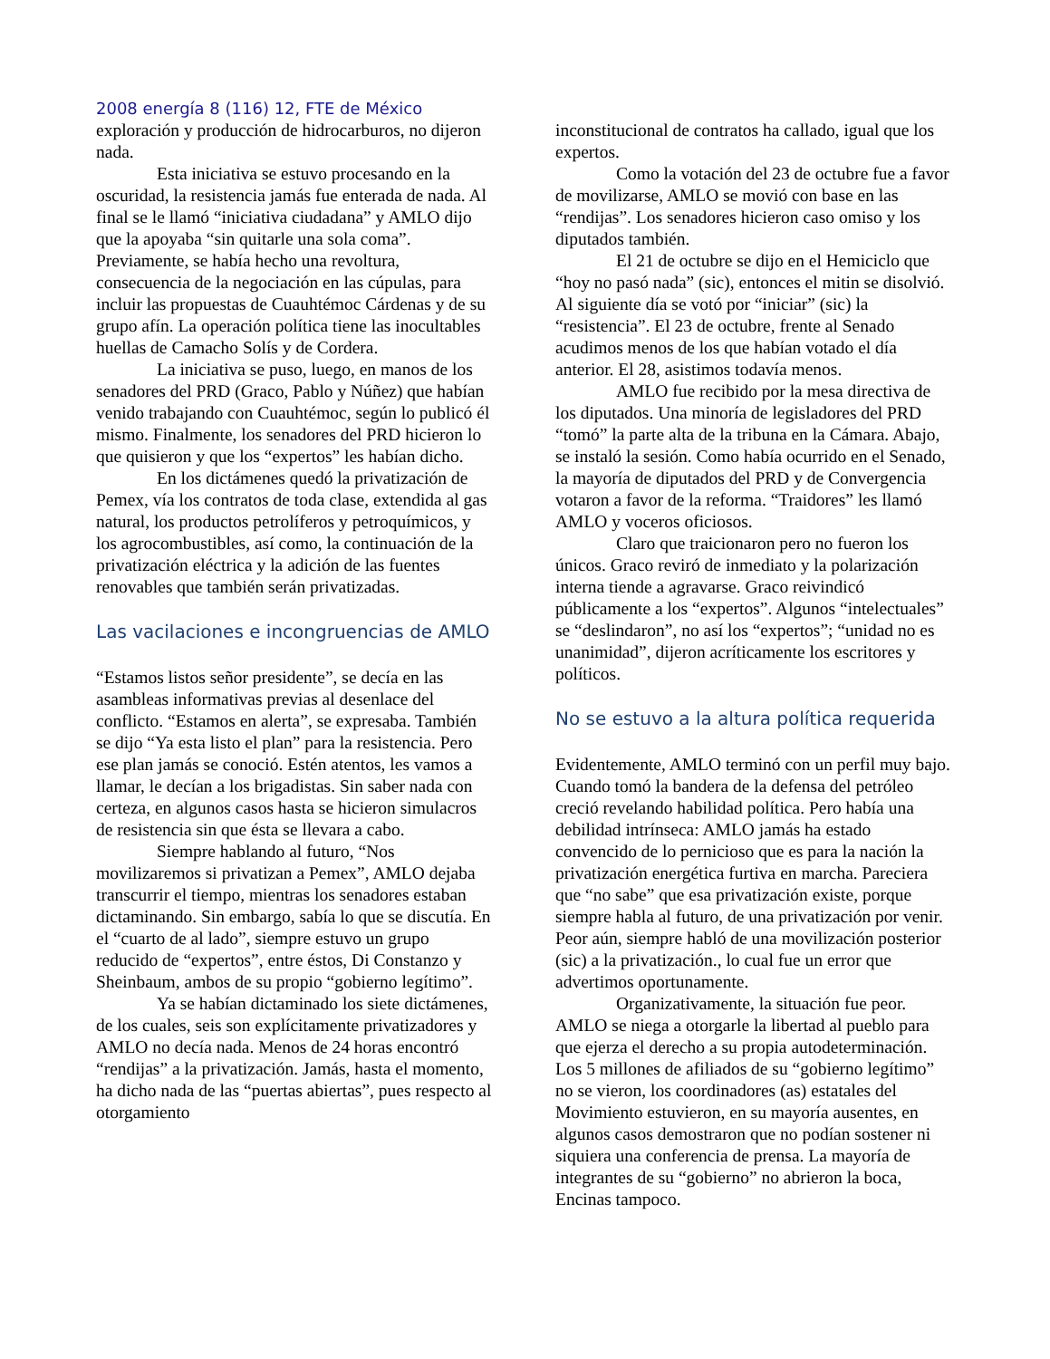2008 energía 8 (116) 12, FTE de México
exploración y producción de hidrocarburos, no dijeron nada.
Esta iniciativa se estuvo procesando en la oscuridad, la resistencia jamás fue enterada de nada. Al final se le llamó “iniciativa ciudadana” y AMLO dijo que la apoyaba “sin quitarle una sola coma”. Previamente, se había hecho una revoltura, consecuencia de la negociación en las cúpulas, para incluir las propuestas de Cuauhtémoc Cárdenas y de su grupo afín. La operación política tiene las inocultables huellas de Camacho Solís y de Cordera.
La iniciativa se puso, luego, en manos de los senadores del PRD (Graco, Pablo y Núñez) que habían venido trabajando con Cuauhtémoc, según lo publicó él mismo. Finalmente, los senadores del PRD hicieron lo que quisieron y que los “expertos” les habían dicho.
En los dictámenes quedó la privatización de Pemex, vía los contratos de toda clase, extendida al gas natural, los productos petrolíferos y petroquímicos, y los agrocombustibles, así como, la continuación de la privatización eléctrica y la adición de las fuentes renovables que también serán privatizadas.
Las vacilaciones e incongruencias de AMLO
“Estamos listos señor presidente”, se decía en las asambleas informativas previas al desenlace del conflicto. “Estamos en alerta”, se expresaba. También se dijo “Ya esta listo el plan” para la resistencia. Pero ese plan jamás se conoció. Estén atentos, les vamos a llamar, le decían a los brigadistas. Sin saber nada con certeza, en algunos casos hasta se hicieron simulacros de resistencia sin que ésta se llevara a cabo.
Siempre hablando al futuro, “Nos movilizaremos si privatizan a Pemex”, AMLO dejaba transcurrir el tiempo, mientras los senadores estaban dictaminando. Sin embargo, sabía lo que se discutía. En el “cuarto de al lado”, siempre estuvo un grupo reducido de “expertos”, entre éstos, Di Constanzo y Sheinbaum, ambos de su propio “gobierno legítimo”.
Ya se habían dictaminado los siete dictámenes, de los cuales, seis son explícitamente privatizadores y AMLO no decía nada. Menos de 24 horas encontró “rendijas” a la privatización. Jamás, hasta el momento, ha dicho nada de las “puertas abiertas”, pues respecto al otorgamiento
inconstitucional de contratos ha callado, igual que los expertos.
Como la votación del 23 de octubre fue a favor de movilizarse, AMLO se movió con base en las “rendijas”. Los senadores hicieron caso omiso y los diputados también.
El 21 de octubre se dijo en el Hemiciclo que “hoy no pasó nada” (sic), entonces el mitin se disolvió. Al siguiente día se votó por “iniciar” (sic) la “resistencia”. El 23 de octubre, frente al Senado acudimos menos de los que habían votado el día anterior. El 28, asistimos todavía menos.
AMLO fue recibido por la mesa directiva de los diputados. Una minoría de legisladores del PRD “tomó” la parte alta de la tribuna en la Cámara. Abajo, se instaló la sesión. Como había ocurrido en el Senado, la mayoría de diputados del PRD y de Convergencia votaron a favor de la reforma. “Traidores” les llamó AMLO y voceros oficiosos.
Claro que traicionaron pero no fueron los únicos. Graco reviró de inmediato y la polarización interna tiende a agravarse. Graco reivindicó públicamente a los “expertos”. Algunos “intelectuales” se “deslindaron”, no así los “expertos”; “unidad no es unanimidad”, dijeron acríticamente los escritores y políticos.
No se estuvo a la altura política requerida
Evidentemente, AMLO terminó con un perfil muy bajo. Cuando tomó la bandera de la defensa del petróleo creció revelando habilidad política. Pero había una debilidad intrínseca: AMLO jamás ha estado convencido de lo pernicioso que es para la nación la privatización energética furtiva en marcha. Pareciera que “no sabe” que esa privatización existe, porque siempre habla al futuro, de una privatización por venir. Peor aún, siempre habló de una movilización posterior (sic) a la privatización., lo cual fue un error que advertimos oportunamente.
Organizativamente, la situación fue peor. AMLO se niega a otorgarle la libertad al pueblo para que ejerza el derecho a su propia autodeterminación. Los 5 millones de afiliados de su “gobierno legítimo” no se vieron, los coordinadores (as) estatales del Movimiento estuvieron, en su mayoría ausentes, en algunos casos demostraron que no podían sostener ni siquiera una conferencia de prensa. La mayoría de integrantes de su “gobierno” no abrieron la boca, Encinas tampoco.